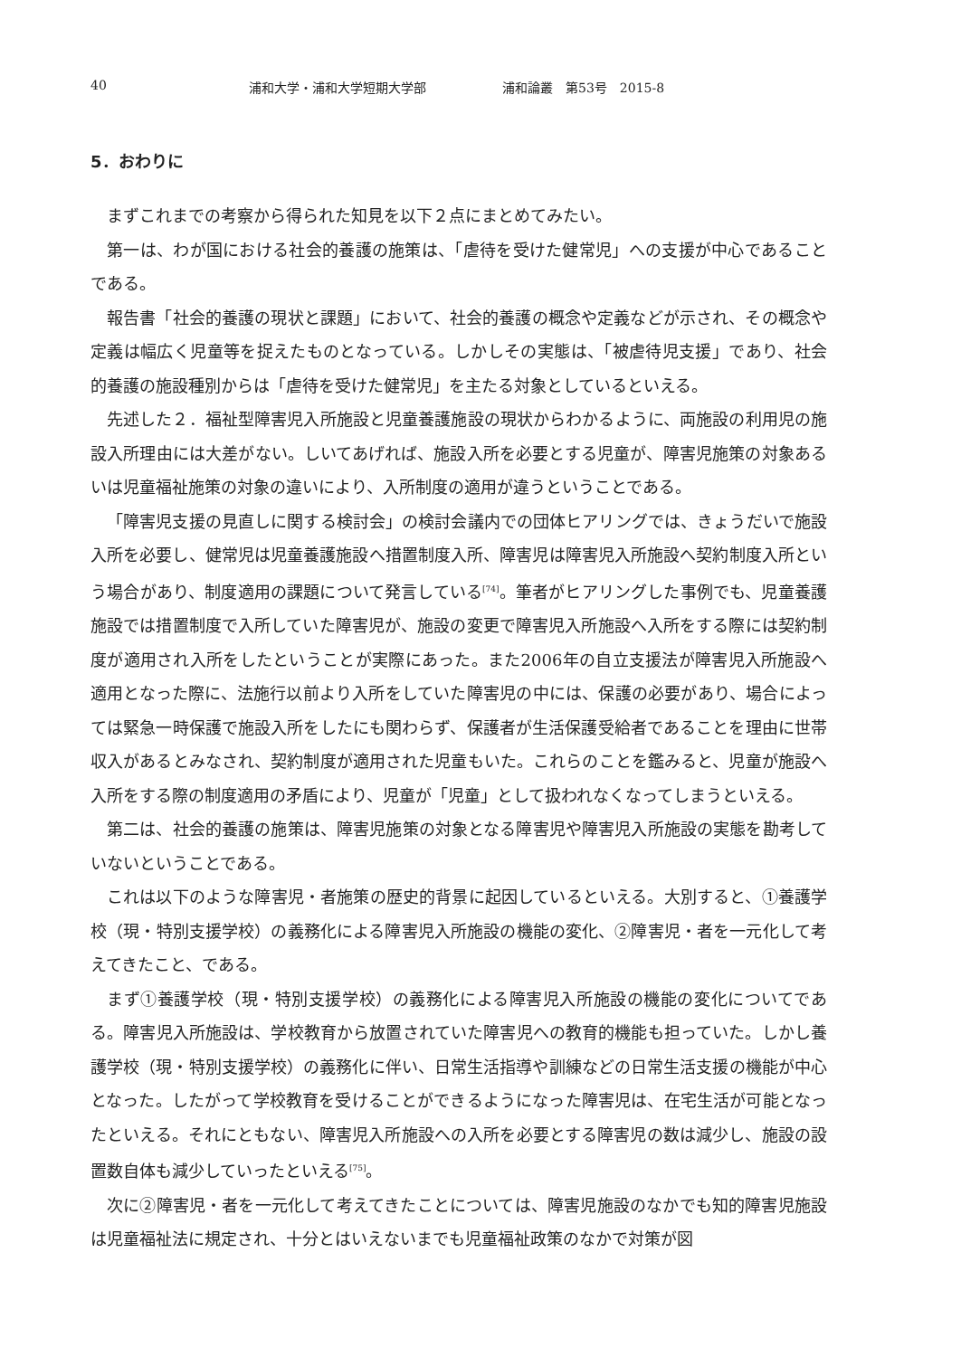40 浦和大学・浦和大学短期大学部 浦和論叢　第53号　2015-8
5．おわりに
まずこれまでの考察から得られた知見を以下２点にまとめてみたい。
第一は、わが国における社会的養護の施策は、「虐待を受けた健常児」への支援が中心であることである。
報告書「社会的養護の現状と課題」において、社会的養護の概念や定義などが示され、その概念や定義は幅広く児童等を捉えたものとなっている。しかしその実態は、「被虐待児支援」であり、社会的養護の施設種別からは「虐待を受けた健常児」を主たる対象としているといえる。
先述した２．福祉型障害児入所施設と児童養護施設の現状からわかるように、両施設の利用児の施設入所理由には大差がない。しいてあげれば、施設入所を必要とする児童が、障害児施策の対象あるいは児童福祉施策の対象の違いにより、入所制度の適用が違うということである。
「障害児支援の見直しに関する検討会」の検討会議内での団体ヒアリングでは、きょうだいで施設入所を必要し、健常児は児童養護施設へ措置制度入所、障害児は障害児入所施設へ契約制度入所という場合があり、制度適用の課題について発言している<sup>[74]</sup>。筆者がヒアリングした事例でも、児童養護施設では措置制度で入所していた障害児が、施設の変更で障害児入所施設へ入所をする際には契約制度が適用され入所をしたということが実際にあった。また2006年の自立支援法が障害児入所施設へ適用となった際に、法施行以前より入所をしていた障害児の中には、保護の必要があり、場合によっては緊急一時保護で施設入所をしたにも関わらず、保護者が生活保護受給者であることを理由に世帯収入があるとみなされ、契約制度が適用された児童もいた。これらのことを鑑みると、児童が施設へ入所をする際の制度適用の矛盾により、児童が「児童」として扱われなくなってしまうといえる。
第二は、社会的養護の施策は、障害児施策の対象となる障害児や障害児入所施設の実態を勘考していないということである。
これは以下のような障害児・者施策の歴史的背景に起因しているといえる。大別すると、①養護学校（現・特別支援学校）の義務化による障害児入所施設の機能の変化、②障害児・者を一元化して考えてきたこと、である。
まず①養護学校（現・特別支援学校）の義務化による障害児入所施設の機能の変化についてである。障害児入所施設は、学校教育から放置されていた障害児への教育的機能も担っていた。しかし養護学校（現・特別支援学校）の義務化に伴い、日常生活指導や訓練などの日常生活支援の機能が中心となった。したがって学校教育を受けることができるようになった障害児は、在宅生活が可能となったといえる。それにともない、障害児入所施設への入所を必要とする障害児の数は減少し、施設の設置数自体も減少していったといえる<sup>[75]</sup>。
次に②障害児・者を一元化して考えてきたことについては、障害児施設のなかでも知的障害児施設は児童福祉法に規定され、十分とはいえないまでも児童福祉政策のなかで対策が図